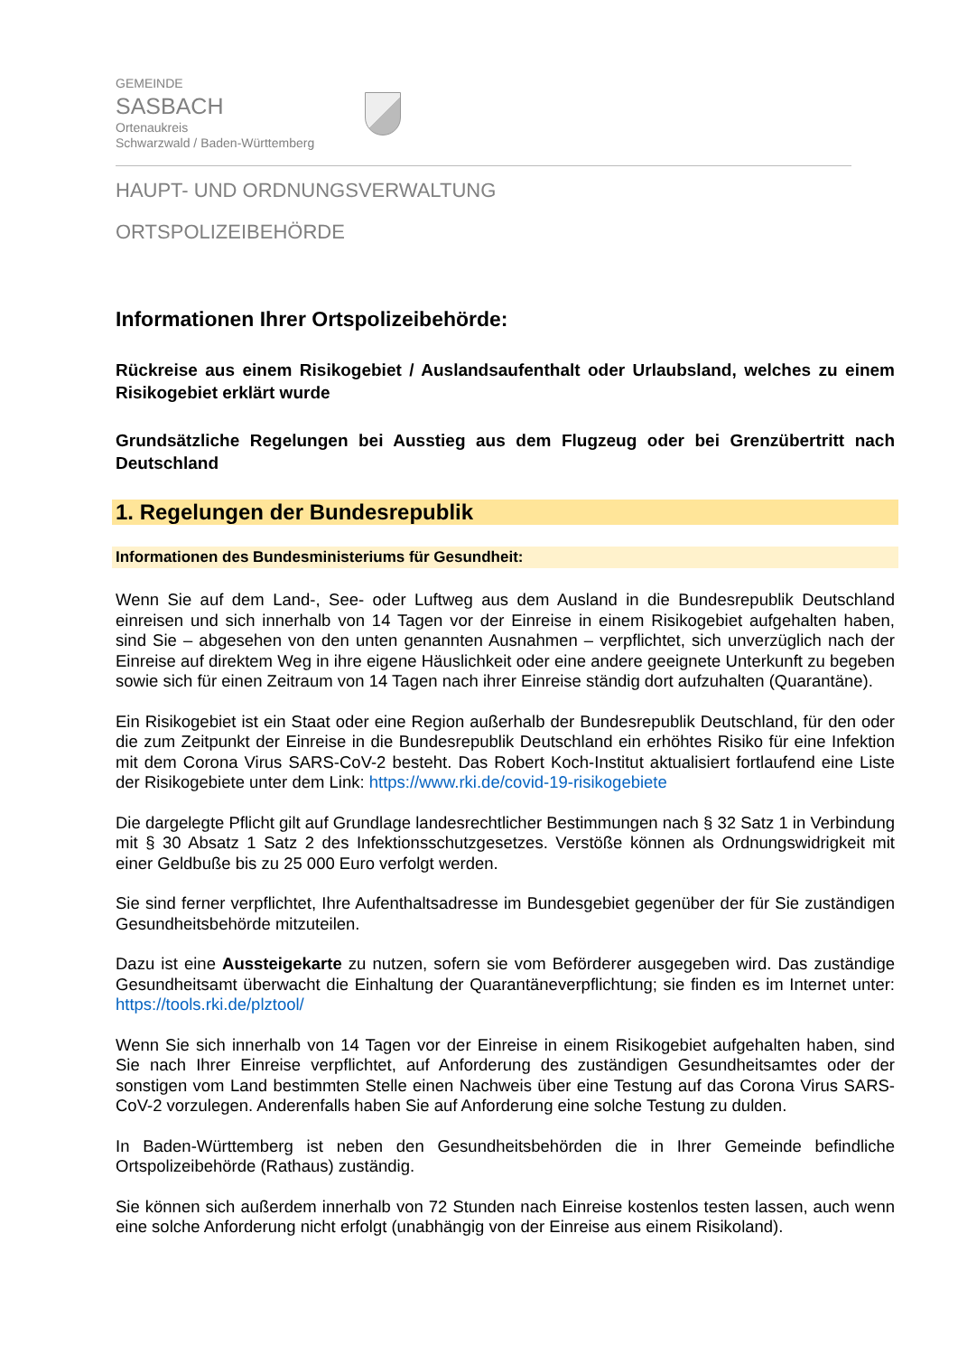GEMEINDE
SASBACH
Ortenaukreis
Schwarzwald / Baden-Württemberg
HAUPT- UND ORDNUNGSVERWALTUNG
ORTSPOLIZEIBEHÖRDE
Informationen Ihrer Ortspolizeibehörde:
Rückreise aus einem Risikogebiet / Auslandsaufenthalt oder Urlaubsland, welches zu einem Risikogebiet erklärt wurde
Grundsätzliche Regelungen bei Ausstieg aus dem Flugzeug oder bei Grenzübertritt nach Deutschland
1. Regelungen der Bundesrepublik
Informationen des Bundesministeriums für Gesundheit:
Wenn Sie auf dem Land-, See- oder Luftweg aus dem Ausland in die Bundesrepublik Deutschland einreisen und sich innerhalb von 14 Tagen vor der Einreise in einem Risikogebiet aufgehalten haben, sind Sie – abgesehen von den unten genannten Ausnahmen – verpflichtet, sich unverzüglich nach der Einreise auf direktem Weg in ihre eigene Häuslichkeit oder eine andere geeignete Unterkunft zu begeben sowie sich für einen Zeitraum von 14 Tagen nach ihrer Einreise ständig dort aufzuhalten (Quarantäne).
Ein Risikogebiet ist ein Staat oder eine Region außerhalb der Bundesrepublik Deutschland, für den oder die zum Zeitpunkt der Einreise in die Bundesrepublik Deutschland ein erhöhtes Risiko für eine Infektion mit dem Corona Virus SARS-CoV-2 besteht. Das Robert Koch-Institut aktualisiert fortlaufend eine Liste der Risikogebiete unter dem Link: https://www.rki.de/covid-19-risikogebiete
Die dargelegte Pflicht gilt auf Grundlage landesrechtlicher Bestimmungen nach § 32 Satz 1 in Verbindung mit § 30 Absatz 1 Satz 2 des Infektionsschutzgesetzes. Verstöße können als Ordnungswidrigkeit mit einer Geldbuße bis zu 25 000 Euro verfolgt werden.
Sie sind ferner verpflichtet, Ihre Aufenthaltsadresse im Bundesgebiet gegenüber der für Sie zuständigen Gesundheitsbehörde mitzuteilen.
Dazu ist eine Aussteigekarte zu nutzen, sofern sie vom Beförderer ausgegeben wird. Das zuständige Gesundheitsamt überwacht die Einhaltung der Quarantäneverpflichtung; sie finden es im Internet unter: https://tools.rki.de/plztool/
Wenn Sie sich innerhalb von 14 Tagen vor der Einreise in einem Risikogebiet aufgehalten haben, sind Sie nach Ihrer Einreise verpflichtet, auf Anforderung des zuständigen Gesundheitsamtes oder der sonstigen vom Land bestimmten Stelle einen Nachweis über eine Testung auf das Corona Virus SARS-CoV-2 vorzulegen. Anderenfalls haben Sie auf Anforderung eine solche Testung zu dulden.
In Baden-Württemberg ist neben den Gesundheitsbehörden die in Ihrer Gemeinde befindliche Ortspolizeibehörde (Rathaus) zuständig.
Sie können sich außerdem innerhalb von 72 Stunden nach Einreise kostenlos testen lassen, auch wenn eine solche Anforderung nicht erfolgt (unabhängig von der Einreise aus einem Risikoland).